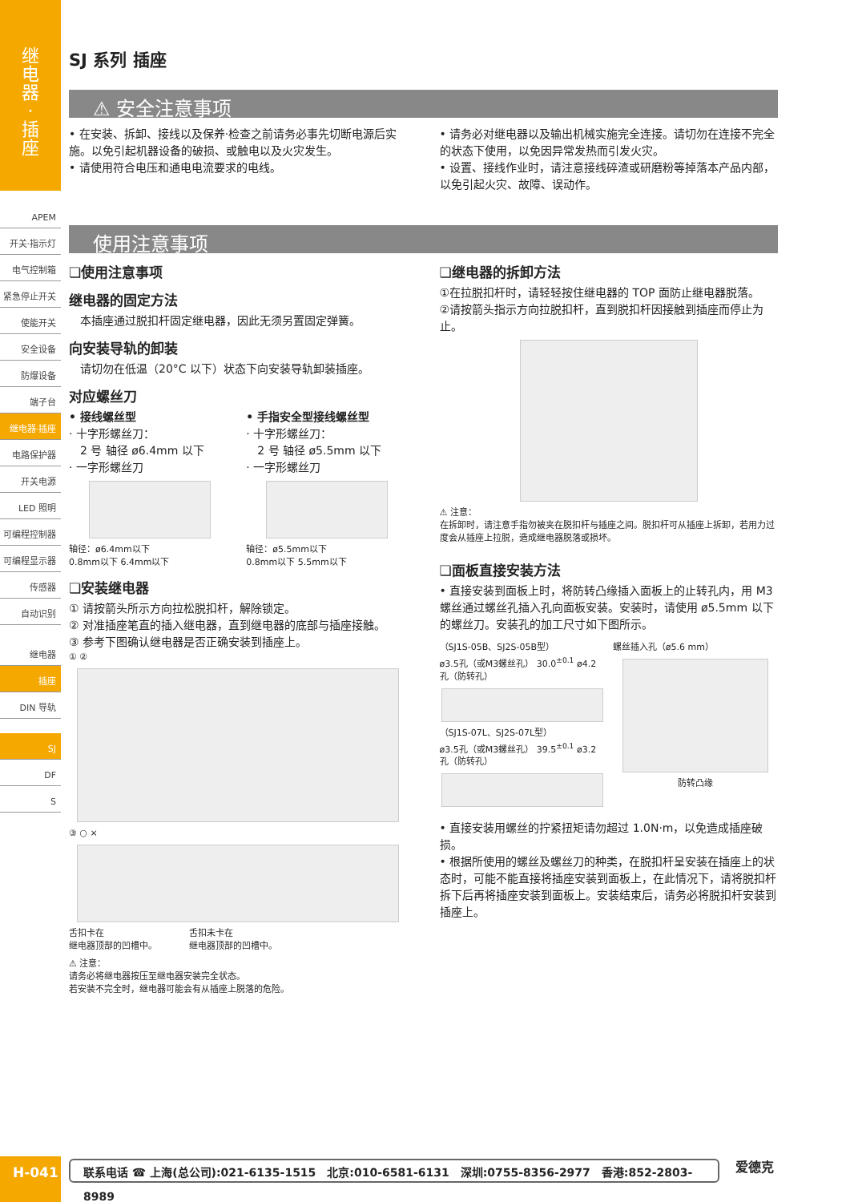继
电
器
·
插
座
APEM
开关·指示灯
电气控制箱
紧急停止开关
使能开关
安全设备
防爆设备
端子台
继电器·插座
电路保护器
开关电源
LED 照明
可编程控制器
可编程显示器
传感器
自动识别
继电器
插座
DIN 导轨
SJ
DF
S
SJ 系列 插座
⚠ 安全注意事项
• 在安装、拆卸、接线以及保养·检查之前请务必事先切断电源后实施。以免引起机器设备的破损、或触电以及火灾发生。
• 请使用符合电压和通电电流要求的电线。
• 请务必对继电器以及输出机械实施完全连接。请切勿在连接不完全的状态下使用，以免因异常发热而引发火灾。
• 设置、接线作业时，请注意接线碎渣或研磨粉等掉落本产品内部，以免引起火灾、故障、误动作。
使用注意事项
❏使用注意事项
继电器的固定方法
　本插座通过脱扣杆固定继电器，因此无须另置固定弹簧。
向安装导轨的卸装
　请切勿在低温（20°C 以下）状态下向安装导轨卸装插座。
对应螺丝刀
• 接线螺丝型
· 十字形螺丝刀：
　2 号 轴径 ø6.4mm 以下
· 一字形螺丝刀
轴径：ø6.4mm以下
0.8mm以下 6.4mm以下
• 手指安全型接线螺丝型
· 十字形螺丝刀：
　2 号 轴径 ø5.5mm 以下
· 一字形螺丝刀
轴径：ø5.5mm以下
0.8mm以下 5.5mm以下
❏安装继电器
① 请按箭头所示方向拉松脱扣杆，解除锁定。
② 对准插座笔直的插入继电器，直到继电器的底部与插座接触。
③ 参考下图确认继电器是否正确安装到插座上。
① ②
③ ○ ×
舌扣卡在
继电器顶部的凹槽中。
舌扣未卡在
继电器顶部的凹槽中。
⚠ 注意：
请务必将继电器按压至继电器安装完全状态。
若安装不完全时，继电器可能会有从插座上脱落的危险。
❏继电器的拆卸方法
①在拉脱扣杆时，请轻轻按住继电器的 TOP 面防止继电器脱落。
②请按箭头指示方向拉脱扣杆，直到脱扣杆因接触到插座而停止为止。
⚠ 注意：
在拆卸时，请注意手指勿被夹在脱扣杆与插座之间。脱扣杆可从插座上拆卸，若用力过度会从插座上拉脱，造成继电器脱落或损坏。
❏面板直接安装方法
• 直接安装到面板上时，将防转凸缘插入面板上的止转孔内，用 M3 螺丝通过螺丝孔插入孔向面板安装。安装时，请使用 ø5.5mm 以下的螺丝刀。安装孔的加工尺寸如下图所示。
（SJ1S-05B、SJ2S-05B型）
ø3.5孔（或M3螺丝孔） 30.0<sup>±0.1</sup> ø4.2孔（防转孔）
（SJ1S-07L、SJ2S-07L型）
ø3.5孔（或M3螺丝孔） 39.5<sup>±0.1</sup> ø3.2孔（防转孔）
螺丝插入孔（ø5.6 mm）
防转凸缘
• 直接安装用螺丝的拧紧扭矩请勿超过 1.0N·m，以免造成插座破损。
• 根据所使用的螺丝及螺丝刀的种类，在脱扣杆呈安装在插座上的状态时，可能不能直接将插座安装到面板上，在此情况下，请将脱扣杆拆下后再将插座安装到面板上。安装结束后，请务必将脱扣杆安装到插座上。
H-041 联系电话 ☎ 上海(总公司):021-6135-1515　北京:010-6581-6131　深圳:0755-8356-2977　香港:852-2803-8989 爱德克